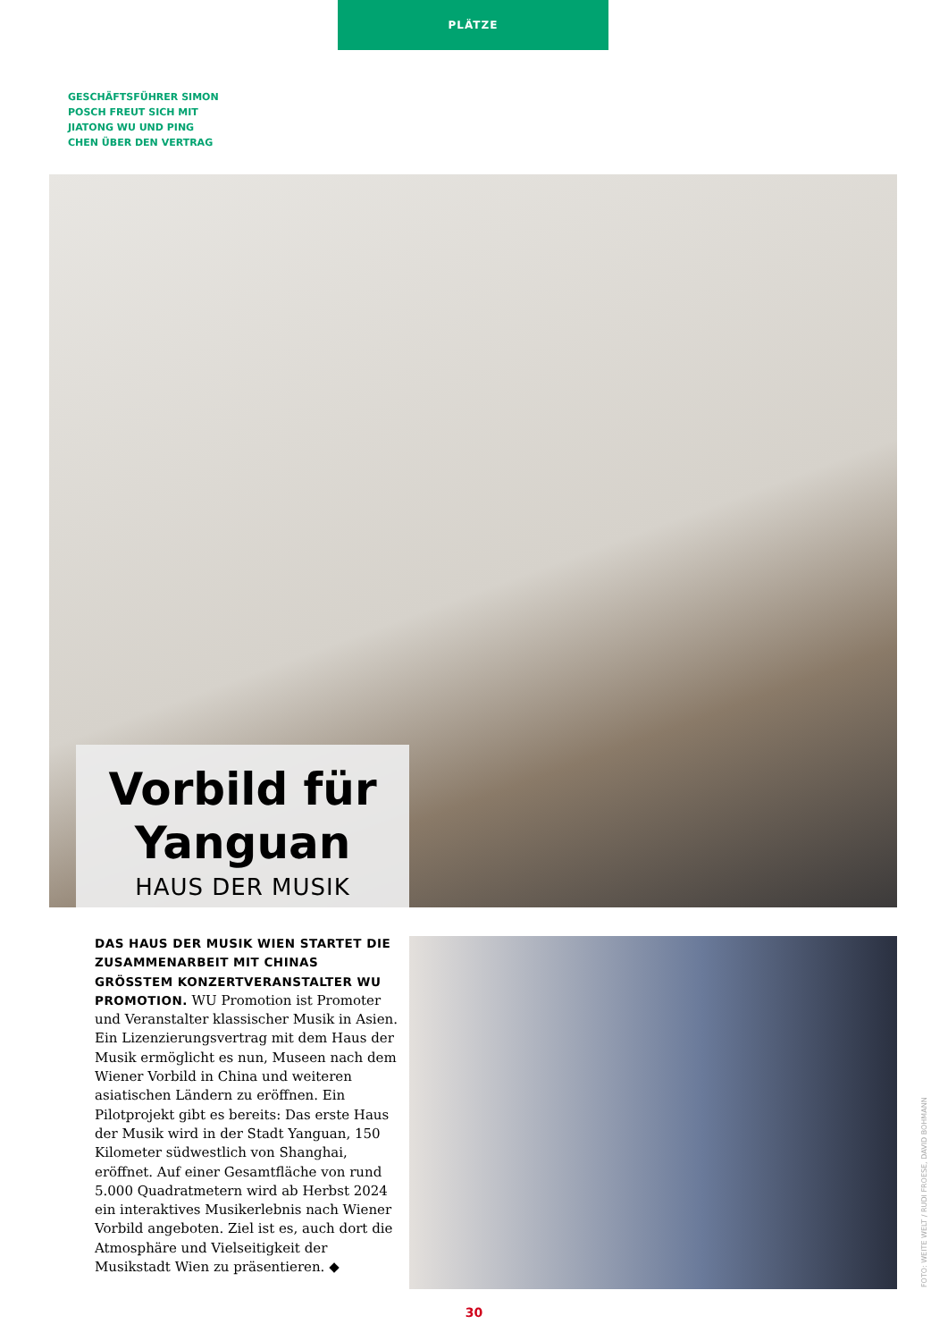PLÄTZE
GESCHÄFTSFÜHRER SIMON
POSCH FREUT SICH MIT
JIATONG WU UND PING
CHEN ÜBER DEN VERTRAG
Vorbild für Yanguan
HAUS DER MUSIK
DAS HAUS DER MUSIK WIEN STARTET DIE ZUSAMMENARBEIT MIT CHINAS GRÖSSTEM KONZERTVERANSTALTER WU PROMOTION. WU Promotion ist Promoter und Veranstalter klassischer Musik in Asien. Ein Lizenzierungsvertrag mit dem Haus der Musik ermöglicht es nun, Museen nach dem Wiener Vorbild in China und weiteren asiatischen Ländern zu eröffnen. Ein Pilotprojekt gibt es bereits: Das erste Haus der Musik wird in der Stadt Yanguan, 150 Kilometer südwestlich von Shanghai, eröffnet. Auf einer Gesamtfläche von rund 5.000 Quadratmetern wird ab Herbst 2024 ein interaktives Musikerlebnis nach Wiener Vorbild angeboten. Ziel ist es, auch dort die Atmosphäre und Vielseitigkeit der Musikstadt Wien zu präsentieren. ◆
FOTO: WEITE WELT / RUDI FROESE, DAVID BOHMANN
30